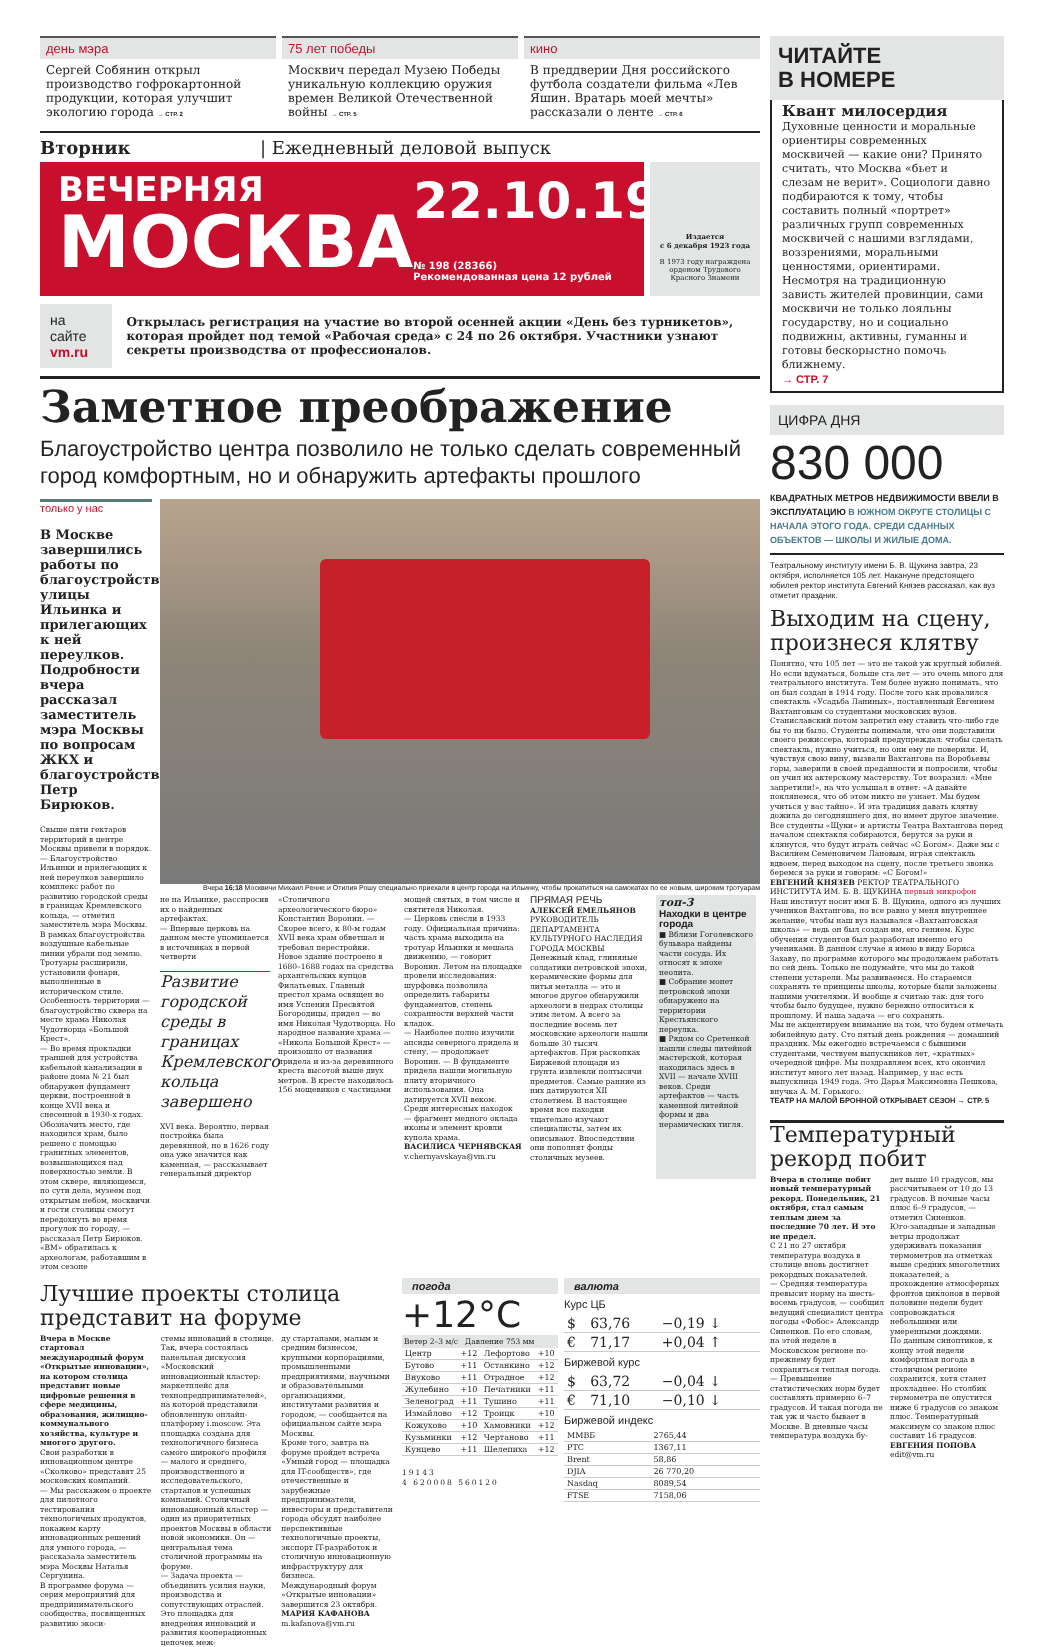день мэра
Сергей Собянин открыл производство гофрокартонной продукции, которая улучшит экологию города → СТР. 2
75 лет победы
Москвич передал Музею Победы уникальную коллекцию оружия времен Великой Отечественной войны → СТР. 5
кино
В преддверии Дня российского футбола создатели фильма «Лев Яшин. Вратарь моей мечты» рассказали о ленте → СТР. 6
Вторник | Ежедневный деловой выпуск
ВЕЧЕРНЯЯ
МОСКВА
22.10.19
№ 198 (28366)
Рекомендованная цена 12 рублей
Издается
с 6 декабря 1923 года
В 1973 году награждена орденом Трудового Красного Знамени
на сайте vm.ru
Открылась регистрация на участие во второй осенней акции «День без турникетов», которая пройдет под темой «Рабочая среда» с 24 по 26 октября. Участники узнают секреты производства от профессионалов.
Заметное преображение
Благоустройство центра позволило не только сделать современный город комфортным, но и обнаружить артефакты прошлого
только у нас
В Москве завершились работы по благоустройству улицы Ильинка и прилегающих к ней переулков. Подробности вчера рассказал заместитель мэра Москвы по вопросам ЖКХ и благоустройства Петр Бирюков.
Свыше пяти гектаров территорий в центре Москвы привели в порядок.
— Благоустройство Ильинки и прилегающих к ней переулков завершило комплекс работ по развитию городской среды в границах Кремлевского кольца, — отметил заместитель мэра Москвы.
В рамках благоустройства воздушные кабельные линии убрали под землю. Тротуары расширили, установили фонари, выполненные в историческом стиле. Особенность территории — благоустройство сквера на месте храма Николая Чудотворца «Большой Крест».
— Во время прокладки траншей для устройства кабельной канализации в районе дома № 21 был обнаружен фундамент церкви, построенной в конце XVII века и снесенной в 1930-х годах. Обозначить место, где находился храм, было решено с помощью гранитных элементов, возвышающихся над поверхностью земли. В этом сквере, являющемся, по сути дела, музеем под открытым небом, москвичи и гости столицы смогут передохнуть во время прогулок по городу, — рассказал Петр Бирюков.
«ВМ» обратилась к археологам, работавшим в этом сезоне
Вчера 16:18 Москвичи Михаил Ренне и Отилия Рошу специально приехали в центр города на Ильинку, чтобы прокатиться на самокатах по ее новым, широким тротуарам
не на Ильинке, расспросив их о найденных артефактах.
— Впервые церковь на данном месте упоминается в источниках в первой четверти
Развитие городской среды в границах Кремлевского кольца завершено
XVI века. Вероятно, первая постройка была деревянной, но в 1626 году она уже значится как каменная, — рассказывает генеральный директор
«Столичного археологического бюро» Константин Воронин. — Скорее всего, к 80-м годам XVII века храм обветшал и требовал перестройки.
Новое здание построено в 1680–1688 годах на средства архангельских купцов Филатьевых. Главный престол храма освящен во имя Успения Пресвятой Богородицы, придел — во имя Николая Чудотворца. Но народное название храма — «Никола Большой Крест» — произошло от названия придела и из-за деревянного креста высотой выше двух метров. В кресте находилось 156 мощевиков с частицами
мощей святых, в том числе и святителя Николая.
— Церковь снесли в 1933 году. Официальная причина: часть храма выходила на тротуар Ильинки и мешала движению, — говорит Воронин. Летом на площадке провели исследования: шурфовка позволила определить габариты фундаментов, степень сохранности верхней части кладок.
— Наиболее полно изучили апсиды северного придела и стену, — продолжает Воронин. — В фундаменте придела нашли могильную плиту вторичного использования. Она датируется XVII веком.
Среди интересных находок — фрагмент медного оклада иконы и элемент кровли купола храма.
ВАСИЛИСА ЧЕРНЯВСКАЯ
v.chernyavskaya@vm.ru
ПРЯМАЯ РЕЧЬ
АЛЕКСЕЙ ЕМЕЛЬЯНОВ
РУКОВОДИТЕЛЬ ДЕПАРТАМЕНТА КУЛЬТУРНОГО НАСЛЕДИЯ ГОРОДА МОСКВЫ
Денежный клад, глиняные солдатики петровской эпохи, керамические формы для литья металла — это и многое другое обнаружили археологи в недрах столицы этим летом. А всего за последние восемь лет московские археологи нашли больше 30 тысяч артефактов. При раскопках Биржевой площади из грунта извлекли полтысячи предметов. Самые ранние из них датируются XII столетием. В настоящее время все находки тщательно изучают специалисты, затем их описывают. Впоследствии они пополнят фонды столичных музеев.
топ-3
Находки в центре города
■ Вблизи Гоголевского бульвара найдены части сосуда. Их относят к эпохе неолита.
■ Собрание монет петровской эпохи обнаружено на территории Крестьянского переулка.
■ Рядом со Сретенкой нашли следы литейной мастерской, которая находилась здесь в XVII — начале XVIII веков. Среди артефактов — часть каменной литейной формы и два нерамических тигля.
Лучшие проекты столица представит на форуме
Вчера в Москве стартовал международный форум «Открытые инновации», на котором столица представит новые цифровые решения в сфере медицины, образования, жилищно-коммунального хозяйства, культуре и многого другого.
Свои разработки в инновационном центре «Сколково» представят 25 московских компаний.
— Мы расскажем о проекте для пилотного тестирования технологичных продуктов, покажем карту инновационных решений для умного города, — рассказала заместитель мэра Москвы Наталья Сергунина.
В программе форума — серия мероприятий для предпринимательского сообщества, посвященных развитию экоси-
стемы инноваций в столице. Так, вчера состоялась панельная дискуссия «Московский инновационный кластер: маркетплейс для технопредпринимателей», на которой представили обновленную онлайн-платформу i.moscow. Эта площадка создана для технологичного бизнеса самого широкого профиля — малого и среднего, производственного и исследовательского, стартапов и успешных компаний. Столичный инновационный кластер — один из приоритетных проектов Москвы в области новой экономики. Он — центральная тема столичной программы на форуме.
— Задача проекта — объединить усилия науки, производства и сопутствующих отраслей. Это площадка для внедрения инноваций и развития кооперационных цепочек меж-
ду стартапами, малым и средним бизнесом, крупными корпорациями, промышленными предприятиями, научными и образовательными организациями, институтами развития и городом, — сообщается на официальном сайте мэра Москвы.
Кроме того, завтра на форуме пройдет встреча «Умный город — площадка для IT-сообществ», где отечественные и зарубежные предприниматели, инвесторы и представители города обсудят наиболее перспективные технологичные проекты, экспорт IT-разработок и столичную инновационную инфраструктуру для бизнеса.
Международный форум «Открытые инновации» завершится 23 октября.
МАРИЯ КАФАНОВА
m.kafanova@vm.ru
погода
+12°C
Ветер 2–3 м/с Давление 753 мм
| Центр | +12 | Лефортово | +10 |
| Бутово | +11 | Останкино | +12 |
| Внуково | +11 | Отрадное | +12 |
| Жулебино | +10 | Печатники | +11 |
| Зеленоград | +11 | Тушино | +11 |
| Измайлово | +12 | Троицк | +10 |
| Кожухово | +10 | Хамовники | +12 |
| Кузьминки | +12 | Чертаново | +11 |
| Кунцево | +11 | Шелепиха | +12 |
19143
4 620008 560120
валюта
Курс ЦБ
| $ | 63,76 | −0,19 ↓ |
| € | 71,17 | +0,04 ↑ |
Биржевой курс
| $ | 63,72 | −0,04 ↓ |
| € | 71,10 | −0,10 ↓ |
Биржевой индекс
| ММВБ | 2765,44 |
| РТС | 1367,11 |
| Brent | 58,86 |
| DJIA | 26 770,20 |
| Nasdaq | 8089,54 |
| FTSE | 7158,06 |
ЧИТАЙТЕ
В НОМЕРЕ
Квант милосердия
Духовные ценности и моральные ориентиры современных москвичей — какие они? Принято считать, что Москва «бьет и слезам не верит». Социологи давно подбираются к тому, чтобы составить полный «портрет» различных групп современных москвичей с нашими взглядами, воззрениями, моральными ценностями, ориентирами. Несмотря на традиционную зависть жителей провинции, сами москвичи не только лояльны государству, но и социально подвижны, активны, гуманны и готовы бескорыстно помочь ближнему.
→ СТР. 7
ЦИФРА ДНЯ
830 000
КВАДРАТНЫХ МЕТРОВ НЕДВИЖИМОСТИ ВВЕЛИ В ЭКСПЛУАТАЦИЮ В ЮЖНОМ ОКРУГЕ СТОЛИЦЫ С НАЧАЛА ЭТОГО ГОДА. СРЕДИ СДАННЫХ ОБЪЕКТОВ — ШКОЛЫ И ЖИЛЫЕ ДОМА.
Театральному институту имени Б. В. Щукина завтра, 23 октября, исполняется 105 лет. Накануне предстоящего юбилея ректор института Евгений Князев рассказал, как вуз отметит праздник.
Выходим на сцену, произнеся клятву
Понятно, что 105 лет — это не такой уж круглый юбилей. Но если вдуматься, больше ста лет — это очень много для театрального института. Тем более нужно понимать, что он был создан в 1914 году. После того как провалился спектакль «Усадьба Ланиных», поставленный Евгением Вахтанговым со студентами московских вузов. Станиславский потом запретил ему ставить что-либо где бы то ни было. Студенты понимали, что они подставили своего режиссера, который предупреждал: чтобы сделать спектакль, нужно учиться, но они ему не поверили. И, чувствуя свою вину, вызвали Вахтангова на Воробьевы горы, заверили в своей преданности и попросили, чтобы он учил их актерскому мастерству. Тот возразил: «Мне запретили!», на что услышал в ответ: «А давайте поклянемся, что об этом никто не узнает. Мы будем учиться у вас тайно». И эта традиция давать клятву дожила до сегодняшнего дня, но имеет другое значение. Все студенты «Щуки» и артисты Театра Вахтангова перед началом спектакля собираются, берутся за руки и клянутся, что будут играть сейчас «С Богом». Даже мы с Василием Семеновичем Лановым, играя спектакль вдвоем, перед выходом на сцену, после третьего звонка беремся за руки и говорим: «С Богом!»
ЕВГЕНИЙ КНЯЗЕВ РЕКТОР ТЕАТРАЛЬНОГО ИНСТИТУТА ИМ. Б. В. ЩУКИНА первый микрофон
Наш институт носит имя Б. В. Щукина, одного из лучших учеников Вахтангова, но все равно у меня внутреннее желание, чтобы наш вуз назывался «Вахтанговская школа» — ведь он был создан им, его гением. Курс обучения студентов был разработан именно его учениками. В данном случае я имею в виду Бориса Захаву, по программе которого мы продолжаем работать по сей день. Только не подумайте, что мы до такой степени устарели. Мы развиваемся. Но стараемся сохранять те принципы школы, которые были заложены нашими учителями. И вообще я считаю так: для того чтобы было будущее, нужно бережно относиться к прошлому. И наша задача — его сохранять.
Мы не акцентируем внимание на том, что будем отмечать юбилейную дату. Сто пятый день рождения — домашний праздник. Мы ежегодно встречаемся с бывшими студентами, чествуем выпускников лет, «кратных» очередной цифре. Мы поздравляем всех, кто окончил институт много лет назад. Например, у нас есть выпускница 1949 года. Это Дарья Максимовна Пешкова, внучка А. М. Горького.
ТЕАТР НА МАЛОЙ БРОННОЙ ОТКРЫВАЕТ СЕЗОН → СТР. 5
Температурный рекорд побит
Вчера в столице побит новый температурный рекорд. Понедельник, 21 октября, стал самым теплым днем за последние 70 лет. И это не предел.
С 21 по 27 октября температура воздуха в столице вновь достигнет рекордных показателей.
— Средняя температура превысит норму на шесть-восемь градусов, — сообщил ведущий специалист центра погоды «Фобос» Александр Синенков. По его словам, на этой неделе в Московском регионе по-прежнему будет сохраняться теплая погода.
— Превышение статистических норм будет составлять примерно 6–7 градусов. И такая погода не так уж и часто бывает в Москве. В дневные часы температура воздуха бу-
дет выше 10 градусов, мы рассчитываем от 10 до 13 градусов. В ночные часы плюс 6–9 градусов, — отметил Синенков.
Юго-западные и западные ветры продолжат удерживать показания термометров на отметках выше средних многолетних показателей, а прохождение атмосферных фронтов циклонов в первой половине недели будет сопровождаться небольшими или умеренными дождями.
По данным синоптиков, к концу этой недели комфортная погода в столичном регионе сохранится, хотя станет прохладнее. Но столбик термометра не опустится ниже 6 градусов со знаком плюс. Температурный максимум со знаком плюс составит 16 градусов.
ЕВГЕНИЯ ПОПОВА
edit@vm.ru